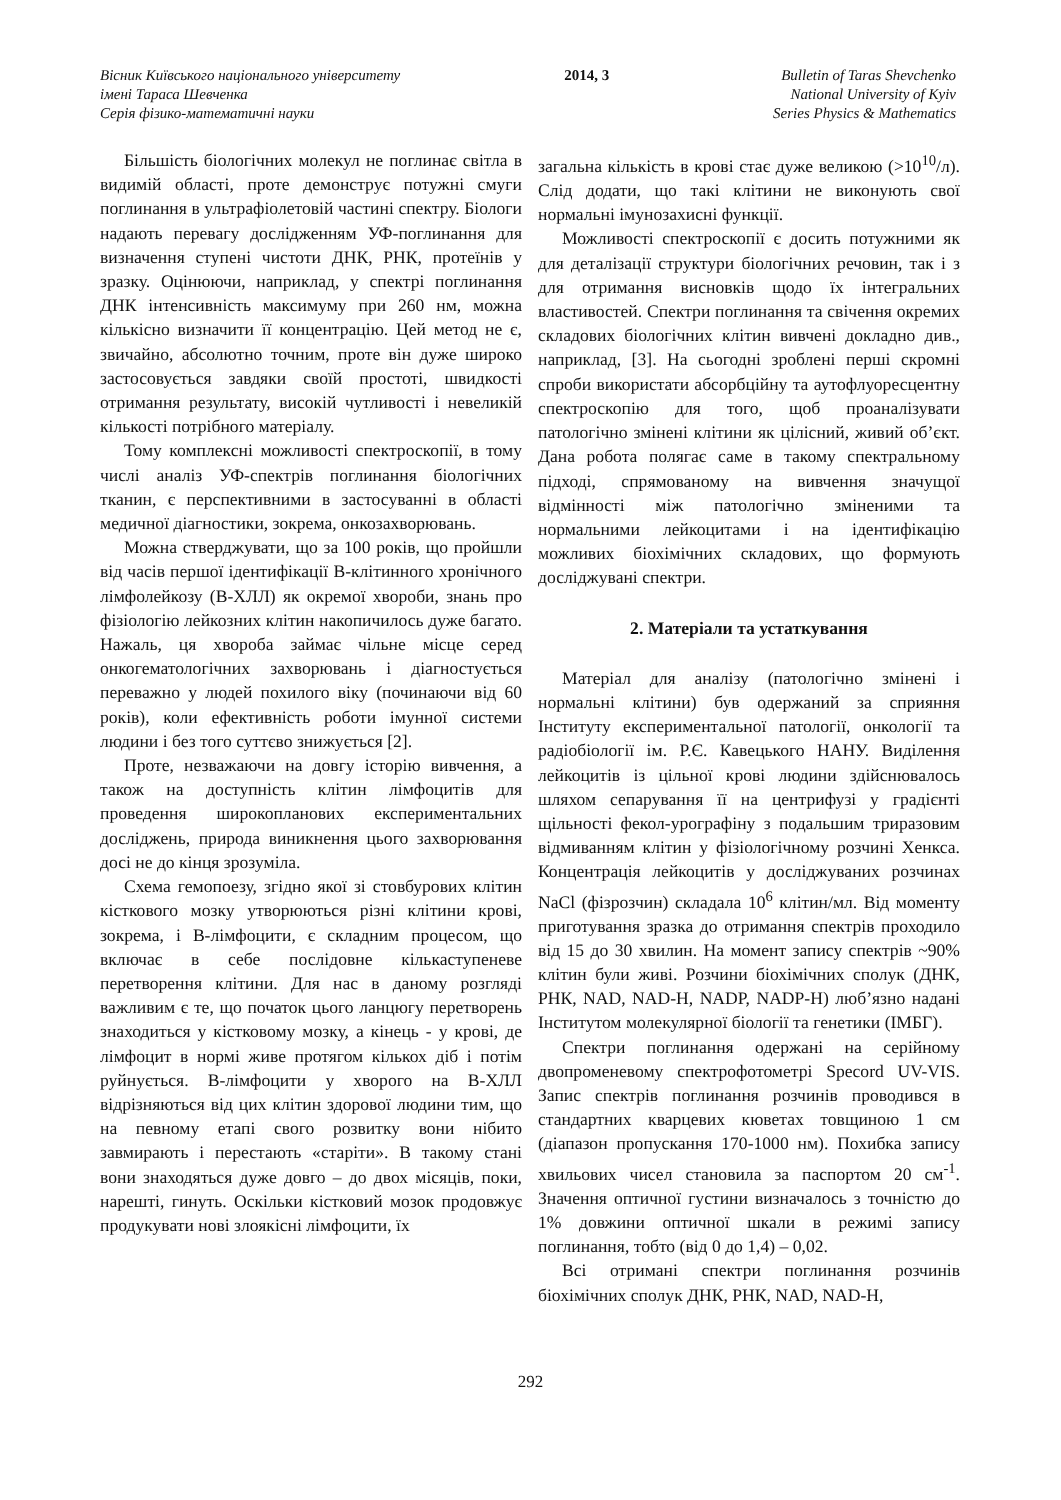Вісник Київського національного університету
імені Тараса Шевченка
Серія фізико-математичні науки
2014, 3 Bulletin of Taras Shevchenko
National University of Kyiv
Series Physics & Mathematics
Більшість біологічних молекул не поглинає світла в видимій області, проте демонструє потужні смуги поглинання в ультрафіолетовій частині спектру. Біологи надають перевагу дослідженням УФ-поглинання для визначення ступені чистоти ДНК, РНК, протеїнів у зразку. Оцінюючи, наприклад, у спектрі поглинання ДНК інтенсивність максимуму при 260 нм, можна кількісно визначити її концентрацію. Цей метод не є, звичайно, абсолютно точним, проте він дуже широко застосовується завдяки своїй простоті, швидкості отримання результату, високій чутливості і невеликій кількості потрібного матеріалу.
Тому комплексні можливості спектроскопії, в тому числі аналіз УФ-спектрів поглинання біологічних тканин, є перспективними в застосуванні в області медичної діагностики, зокрема, онкозахворювань.
Можна стверджувати, що за 100 років, що пройшли від часів першої ідентифікації В-клітинного хронічного лімфолейкозу (В-ХЛЛ) як окремої хвороби, знань про фізіологію лейкозних клітин накопичилось дуже багато. Нажаль, ця хвороба займає чільне місце серед онкогематологічних захворювань і діагностується переважно у людей похилого віку (починаючи від 60 років), коли ефективність роботи імунної системи людини і без того суттєво знижується [2].
Проте, незважаючи на довгу історію вивчення, а також на доступність клітин лімфоцитів для проведення широкопланових експериментальних досліджень, природа виникнення цього захворювання досі не до кінця зрозуміла.
Схема гемопоезу, згідно якої зі стовбурових клітин кісткового мозку утворюються різні клітини крові, зокрема, і В-лімфоцити, є складним процесом, що включає в себе послідовне кількаступеневе перетворення клітини. Для нас в даному розгляді важливим є те, що початок цього ланцюгу перетворень знаходиться у кістковому мозку, а кінець - у крові, де лімфоцит в нормі живе протягом кількох діб і потім руйнується. В-лімфоцити у хворого на В-ХЛЛ відрізняються від цих клітин здорової людини тим, що на певному етапі свого розвитку вони нібито завмирають і перестають «старіти». В такому стані вони знаходяться дуже довго – до двох місяців, поки, нарешті, гинуть. Оскільки кістковий мозок продовжує продукувати нові злоякісні лімфоцити, їх
загальна кількість в крові стає дуже великою (>10<sup>10</sup>/л). Слід додати, що такі клітини не виконують свої нормальні імунозахисні функції.
Можливості спектроскопії є досить потужними як для деталізації структури біологічних речовин, так і з для отримання висновків щодо їх інтегральних властивостей. Спектри поглинання та свічення окремих складових біологічних клітин вивчені докладно див., наприклад, [3]. На сьогодні зроблені перші скромні спроби використати абсорбційну та аутофлуоресцентну спектроскопію для того, щоб проаналізувати патологічно змінені клітини як цілісний, живий об’єкт. Дана робота полягає саме в такому спектральному підході, спрямованому на вивчення значущої відмінності між патологічно зміненими та нормальними лейкоцитами і на ідентифікацію можливих біохімічних складових, що формують досліджувані спектри.
2. Матеріали та устаткування
Матеріал для аналізу (патологічно змінені і нормальні клітини) був одержаний за сприяння Інституту експериментальної патології, онкології та радіобіології ім. Р.Є. Кавецького НАНУ. Виділення лейкоцитів із цільної крові людини здійснювалось шляхом сепарування її на центрифузі у градієнті щільності фекол-урографіну з подальшим триразовим відмиванням клітин у фізіологічному розчині Хенкса. Концентрація лейкоцитів у досліджуваних розчинах NaCl (фізрозчин) складала 10<sup>6</sup> клітин/мл. Від моменту приготування зразка до отримання спектрів проходило від 15 до 30 хвилин. На момент запису спектрів ~90% клітин були живі. Розчини біохімічних сполук (ДНК, РНК, NAD, NAD-H, NADP, NADP-H) люб’язно надані Інститутом молекулярної біології та генетики (ІМБГ).
Спектри поглинання одержані на серійному двопроменевому спектрофотометрі Specord UV-VIS. Запис спектрів поглинання розчинів проводився в стандартних кварцевих кюветах товщиною 1 см (діапазон пропускання 170-1000 нм). Похибка запису хвильових чисел становила за паспортом 20 см<sup>-1</sup>. Значення оптичної густини визначалось з точністю до 1% довжини оптичної шкали в режимі запису поглинання, тобто (від 0 до 1,4) – 0,02.
Всі отримані спектри поглинання розчинів біохімічних сполук ДНК, РНК, NAD, NAD-H,
292